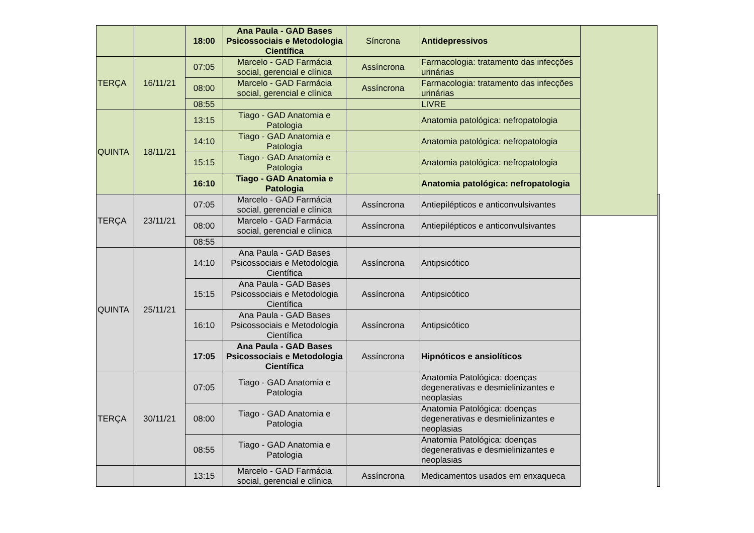| | | 18:00 | Ana Paula - GAD Bases Psicossociais e Metodologia Científica | Síncrona | Antidepressivos | | |
| TERÇA | 16/11/21 | 07:05 | Marcelo - GAD Farmácia social, gerencial e clínica | Assíncrona | Farmacologia: tratamento das infecções urinárias | | |
| | | 08:00 | Marcelo - GAD Farmácia social, gerencial e clínica | Assíncrona | Farmacologia: tratamento das infecções urinárias | | |
| | | 08:55 | | | LIVRE | | |
| QUINTA | 18/11/21 | 13:15 | Tiago - GAD Anatomia e Patologia | | Anatomia patológica: nefropatologia | | |
| | | 14:10 | Tiago - GAD Anatomia e Patologia | | Anatomia patológica: nefropatologia | | |
| | | 15:15 | Tiago - GAD Anatomia e Patologia | | Anatomia patológica: nefropatologia | | |
| | | 16:10 | Tiago - GAD Anatomia e Patologia | | Anatomia patológica: nefropatologia | | |
| TERÇA | 23/11/21 | 07:05 | Marcelo - GAD Farmácia social, gerencial e clínica | Assíncrona | Antiepilépticos e anticonvulsivantes | | |
| | | 08:00 | Marcelo - GAD Farmácia social, gerencial e clínica | Assíncrona | Antiepilépticos e anticonvulsivantes | | |
| | | 08:55 | | | | | |
| QUINTA | 25/11/21 | 14:10 | Ana Paula - GAD Bases Psicossociais e Metodologia Científica | Assíncrona | Antipsicótico | | |
| | | 15:15 | Ana Paula - GAD Bases Psicossociais e Metodologia Científica | Assíncrona | Antipsicótico | | |
| | | 16:10 | Ana Paula - GAD Bases Psicossociais e Metodologia Científica | Assíncrona | Antipsicótico | | |
| | | 17:05 | Ana Paula - GAD Bases Psicossociais e Metodologia Científica | Assíncrona | Hipnóticos e ansiolíticos | | |
| TERÇA | 30/11/21 | 07:05 | Tiago - GAD Anatomia e Patologia | | Anatomia Patológica: doenças degenerativas e desmielinizantes e neoplasias | | |
| | | 08:00 | Tiago - GAD Anatomia e Patologia | | Anatomia Patológica: doenças degenerativas e desmielinizantes e neoplasias | | |
| | | 08:55 | Tiago - GAD Anatomia e Patologia | | Anatomia Patológica: doenças degenerativas e desmielinizantes e neoplasias | | |
| | | 13:15 | Marcelo - GAD Farmácia social, gerencial e clínica | Assíncrona | Medicamentos usados em enxaqueca | | |